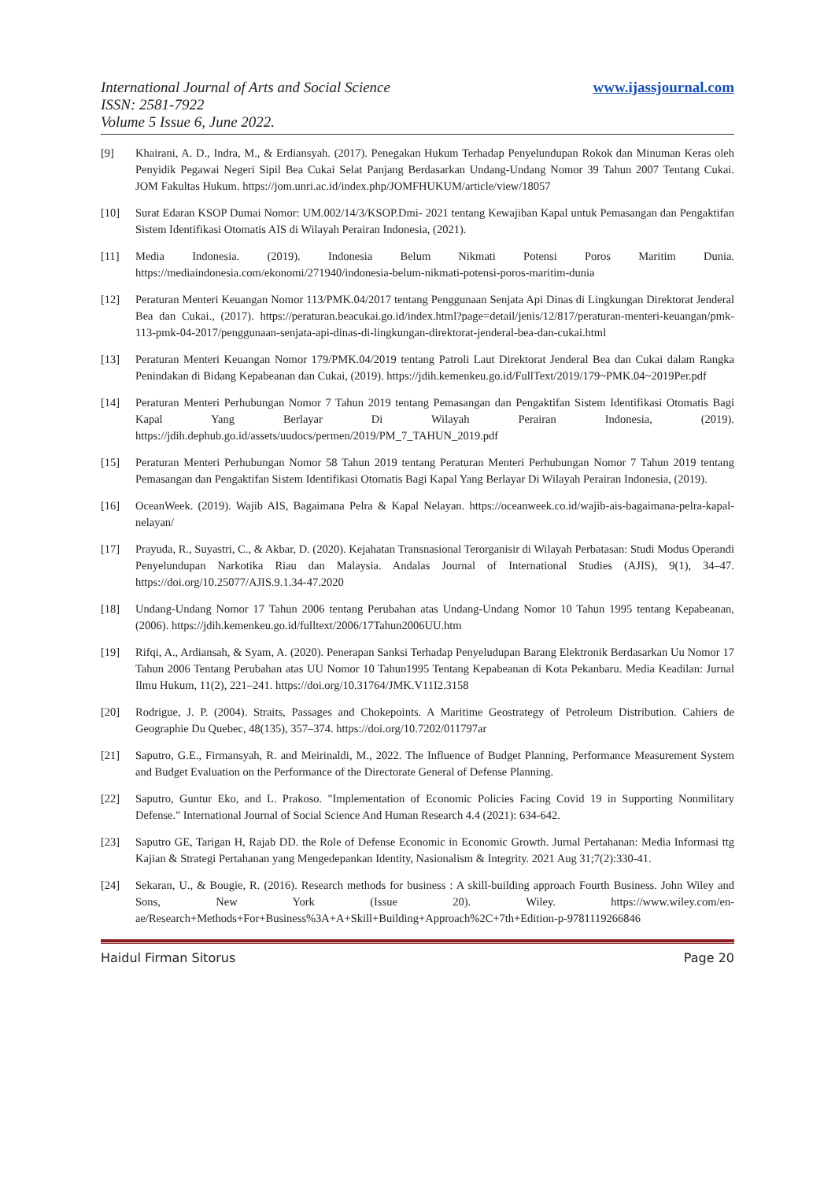International Journal of Arts and Social Science
ISSN: 2581-7922
Volume 5 Issue 6, June 2022.
www.ijassjournal.com
[9] Khairani, A. D., Indra, M., & Erdiansyah. (2017). Penegakan Hukum Terhadap Penyelundupan Rokok dan Minuman Keras oleh Penyidik Pegawai Negeri Sipil Bea Cukai Selat Panjang Berdasarkan Undang-Undang Nomor 39 Tahun 2007 Tentang Cukai. JOM Fakultas Hukum. https://jom.unri.ac.id/index.php/JOMFHUKUM/article/view/18057
[10] Surat Edaran KSOP Dumai Nomor: UM.002/14/3/KSOP.Dmi- 2021 tentang Kewajiban Kapal untuk Pemasangan dan Pengaktifan Sistem Identifikasi Otomatis AIS di Wilayah Perairan Indonesia, (2021).
[11] Media Indonesia. (2019). Indonesia Belum Nikmati Potensi Poros Maritim Dunia. https://mediaindonesia.com/ekonomi/271940/indonesia-belum-nikmati-potensi-poros-maritim-dunia
[12] Peraturan Menteri Keuangan Nomor 113/PMK.04/2017 tentang Penggunaan Senjata Api Dinas di Lingkungan Direktorat Jenderal Bea dan Cukai., (2017). https://peraturan.beacukai.go.id/index.html?page=detail/jenis/12/817/peraturan-menteri-keuangan/pmk-113-pmk-04-2017/penggunaan-senjata-api-dinas-di-lingkungan-direktorat-jenderal-bea-dan-cukai.html
[13] Peraturan Menteri Keuangan Nomor 179/PMK.04/2019 tentang Patroli Laut Direktorat Jenderal Bea dan Cukai dalam Rangka Penindakan di Bidang Kepabeanan dan Cukai, (2019). https://jdih.kemenkeu.go.id/FullText/2019/179~PMK.04~2019Per.pdf
[14] Peraturan Menteri Perhubungan Nomor 7 Tahun 2019 tentang Pemasangan dan Pengaktifan Sistem Identifikasi Otomatis Bagi Kapal Yang Berlayar Di Wilayah Perairan Indonesia, (2019). https://jdih.dephub.go.id/assets/uudocs/permen/2019/PM_7_TAHUN_2019.pdf
[15] Peraturan Menteri Perhubungan Nomor 58 Tahun 2019 tentang Peraturan Menteri Perhubungan Nomor 7 Tahun 2019 tentang Pemasangan dan Pengaktifan Sistem Identifikasi Otomatis Bagi Kapal Yang Berlayar Di Wilayah Perairan Indonesia, (2019).
[16] OceanWeek. (2019). Wajib AIS, Bagaimana Pelra & Kapal Nelayan. https://oceanweek.co.id/wajib-ais-bagaimana-pelra-kapal-nelayan/
[17] Prayuda, R., Suyastri, C., & Akbar, D. (2020). Kejahatan Transnasional Terorganisir di Wilayah Perbatasan: Studi Modus Operandi Penyelundupan Narkotika Riau dan Malaysia. Andalas Journal of International Studies (AJIS), 9(1), 34–47. https://doi.org/10.25077/AJIS.9.1.34-47.2020
[18] Undang-Undang Nomor 17 Tahun 2006 tentang Perubahan atas Undang-Undang Nomor 10 Tahun 1995 tentang Kepabeanan, (2006). https://jdih.kemenkeu.go.id/fulltext/2006/17Tahun2006UU.htm
[19] Rifqi, A., Ardiansah, & Syam, A. (2020). Penerapan Sanksi Terhadap Penyeludupan Barang Elektronik Berdasarkan Uu Nomor 17 Tahun 2006 Tentang Perubahan atas UU Nomor 10 Tahun1995 Tentang Kepabeanan di Kota Pekanbaru. Media Keadilan: Jurnal Ilmu Hukum, 11(2), 221–241. https://doi.org/10.31764/JMK.V11I2.3158
[20] Rodrigue, J. P. (2004). Straits, Passages and Chokepoints. A Maritime Geostrategy of Petroleum Distribution. Cahiers de Geographie Du Quebec, 48(135), 357–374. https://doi.org/10.7202/011797ar
[21] Saputro, G.E., Firmansyah, R. and Meirinaldi, M., 2022. The Influence of Budget Planning, Performance Measurement System and Budget Evaluation on the Performance of the Directorate General of Defense Planning.
[22] Saputro, Guntur Eko, and L. Prakoso. "Implementation of Economic Policies Facing Covid 19 in Supporting Nonmilitary Defense." International Journal of Social Science And Human Research 4.4 (2021): 634-642.
[23] Saputro GE, Tarigan H, Rajab DD. the Role of Defense Economic in Economic Growth. Jurnal Pertahanan: Media Informasi ttg Kajian & Strategi Pertahanan yang Mengedepankan Identity, Nasionalism & Integrity. 2021 Aug 31;7(2):330-41.
[24] Sekaran, U., & Bougie, R. (2016). Research methods for business : A skill-building approach Fourth Business. John Wiley and Sons, New York (Issue 20). Wiley. https://www.wiley.com/en-ae/Research+Methods+For+Business%3A+A+Skill+Building+Approach%2C+7th+Edition-p-9781119266846
Haidul Firman Sitorus Page 20